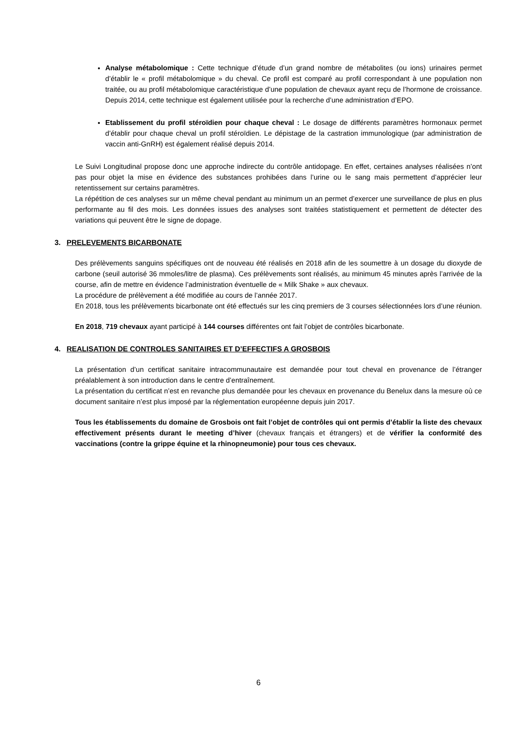Analyse métabolomique : Cette technique d’étude d’un grand nombre de métabolites (ou ions) urinaires permet d’établir le « profil métabolomique » du cheval. Ce profil est comparé au profil correspondant à une population non traitée, ou au profil métabolomique caractéristique d’une population de chevaux ayant reçu de l’hormone de croissance. Depuis 2014, cette technique est également utilisée pour la recherche d’une administration d’EPO.
Etablissement du profil stéroïdien pour chaque cheval : Le dosage de différents paramètres hormonaux permet d’établir pour chaque cheval un profil stéroïdien. Le dépistage de la castration immunologique (par administration de vaccin anti-GnRH) est également réalisé depuis 2014.
Le Suivi Longitudinal propose donc une approche indirecte du contrôle antidopage. En effet, certaines analyses réalisées n’ont pas pour objet la mise en évidence des substances prohibées dans l’urine ou le sang mais permettent d’apprécier leur retentissement sur certains paramètres.
La répétition de ces analyses sur un même cheval pendant au minimum un an permet d’exercer une surveillance de plus en plus performante au fil des mois. Les données issues des analyses sont traitées statistiquement et permettent de détecter des variations qui peuvent être le signe de dopage.
3. PRELEVEMENTS BICARBONATE
Des prélèvements sanguins spécifiques ont de nouveau été réalisés en 2018 afin de les soumettre à un dosage du dioxyde de carbone (seuil autorisé 36 mmoles/litre de plasma). Ces prélèvements sont réalisés, au minimum 45 minutes après l’arrivée de la course, afin de mettre en évidence l’administration éventuelle de « Milk Shake » aux chevaux.
La procédure de prélèvement a été modifiée au cours de l’année 2017.
En 2018, tous les prélèvements bicarbonate ont été effectués sur les cinq premiers de 3 courses sélectionnées lors d’une réunion.
En 2018, 719 chevaux ayant participé à 144 courses différentes ont fait l’objet de contrôles bicarbonate.
4. REALISATION DE CONTROLES SANITAIRES ET D’EFFECTIFS A GROSBOIS
La présentation d’un certificat sanitaire intracommunautaire est demandée pour tout cheval en provenance de l’étranger préalablement à son introduction dans le centre d’entraînement.
La présentation du certificat n’est en revanche plus demandée pour les chevaux en provenance du Benelux dans la mesure où ce document sanitaire n’est plus imposé par la réglementation européenne depuis juin 2017.
Tous les établissements du domaine de Grosbois ont fait l’objet de contrôles qui ont permis d’établir la liste des chevaux effectivement présents durant le meeting d’hiver (chevaux français et étrangers) et de vérifier la conformité des vaccinations (contre la grippe équine et la rhinopneumonie) pour tous ces chevaux.
6